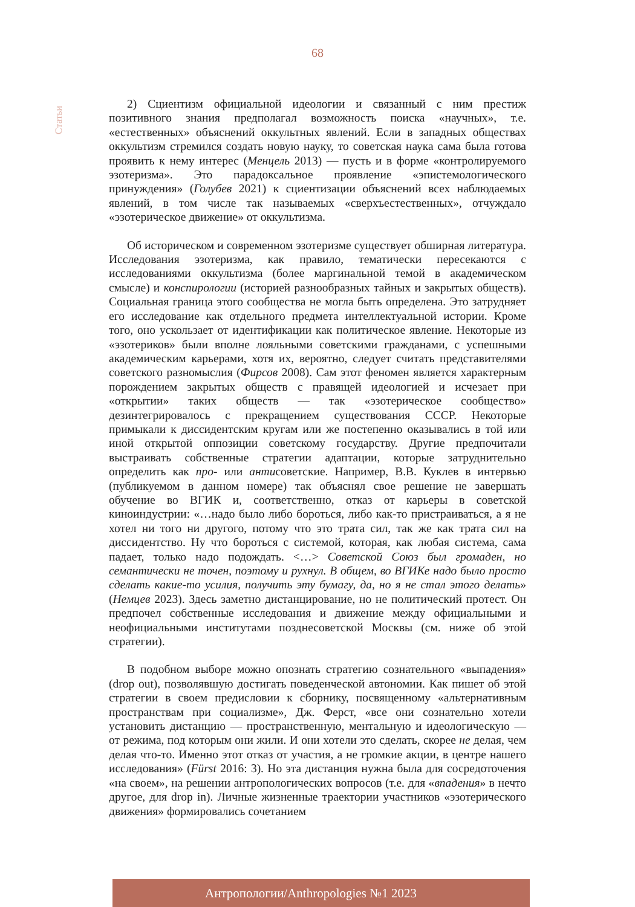68
Статьи
2) Сциентизм официальной идеологии и связанный с ним престиж позитивного знания предполагал возможность поиска «научных», т.е. «естественных» объяснений оккультных явлений. Если в западных обществах оккультизм стремился создать новую науку, то советская наука сама была готова проявить к нему интерес (Менцель 2013) — пусть и в форме «контролируемого эзотеризма». Это парадоксальное проявление «эпистемологического принуждения» (Голубев 2021) к сциентизации объяснений всех наблюдаемых явлений, в том числе так называемых «сверхъестественных», отчуждало «эзотерическое движение» от оккультизма.
Об историческом и современном эзотеризме существует обширная литература. Исследования эзотеризма, как правило, тематически пересекаются с исследованиями оккультизма (более маргинальной темой в академическом смысле) и конспирологии (историей разнообразных тайных и закрытых обществ). Социальная граница этого сообщества не могла быть определена. Это затрудняет его исследование как отдельного предмета интеллектуальной истории. Кроме того, оно ускользает от идентификации как политическое явление. Некоторые из «эзотериков» были вполне лояльными советскими гражданами, с успешными академическим карьерами, хотя их, вероятно, следует считать представителями советского разномыслия (Фирсов 2008). Сам этот феномен является характерным порождением закрытых обществ с правящей идеологией и исчезает при «открытии» таких обществ — так «эзотерическое сообщество» дезинтегрировалось с прекращением существования СССР. Некоторые примыкали к диссидентским кругам или же постепенно оказывались в той или иной открытой оппозиции советскому государству. Другие предпочитали выстраивать собственные стратегии адаптации, которые затруднительно определить как про- или антисоветские. Например, В.В. Куклев в интервью (публикуемом в данном номере) так объяснял свое решение не завершать обучение во ВГИК и, соответственно, отказ от карьеры в советской киноиндустрии: «…надо было либо бороться, либо как-то пристраиваться, а я не хотел ни того ни другого, потому что это трата сил, так же как трата сил на диссидентство. Ну что бороться с системой, которая, как любая система, сама падает, только надо подождать. <…> Советской Союз был громаден, но семантически не точен, поэтому и рухнул. В общем, во ВГИКе надо было просто сделать какие-то усилия, получить эту бумагу, да, но я не стал этого делать» (Немцев 2023). Здесь заметно дистанцирование, но не политический протест. Он предпочел собственные исследования и движение между официальными и неофициальными институтами позднесоветской Москвы (см. ниже об этой стратегии).
В подобном выборе можно опознать стратегию сознательного «выпадения» (drop out), позволявшую достигать поведенческой автономии. Как пишет об этой стратегии в своем предисловии к сборнику, посвященному «альтернативным пространствам при социализме», Дж. Ферст, «все они сознательно хотели установить дистанцию — пространственную, ментальную и идеологическую — от режима, под которым они жили. И они хотели это сделать, скорее не делая, чем делая что-то. Именно этот отказ от участия, а не громкие акции, в центре нашего исследования» (Fürst 2016: 3). Но эта дистанция нужна была для сосредоточения «на своем», на решении антропологических вопросов (т.е. для «впадения» в нечто другое, для drop in). Личные жизненные траектории участников «эзотерического движения» формировались сочетанием
Антропологии/Anthropologies №1 2023